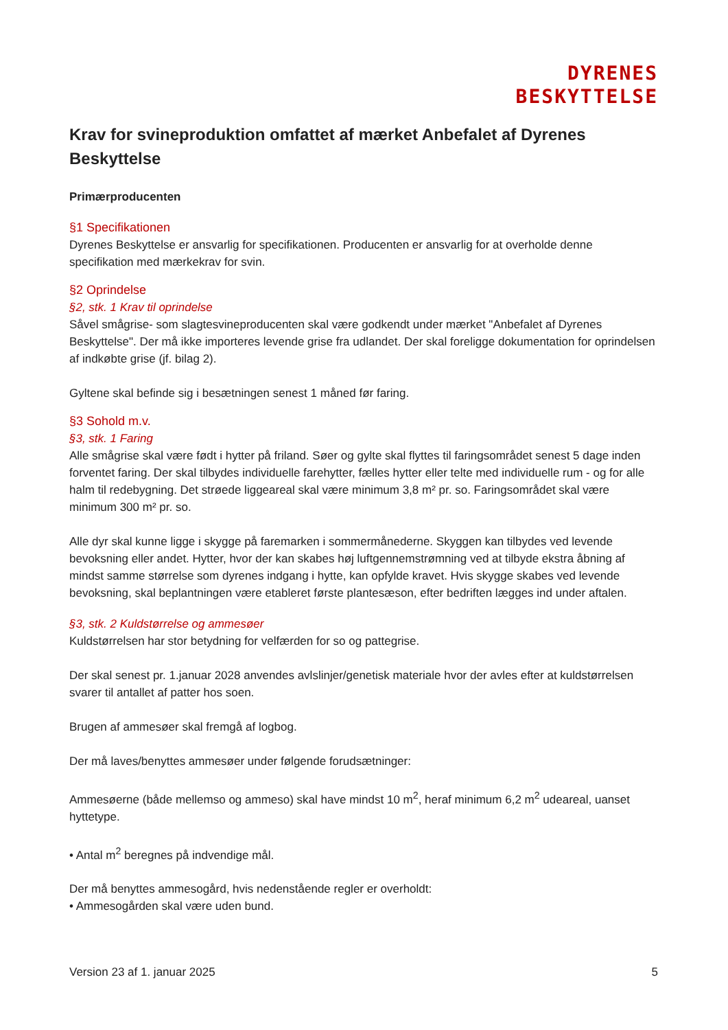DYRENES
BESKYTTELSE
Krav for svineproduktion omfattet af mærket Anbefalet af Dyrenes Beskyttelse
Primærproducenten
§1 Specifikationen
Dyrenes Beskyttelse er ansvarlig for specifikationen. Producenten er ansvarlig for at overholde denne specifikation med mærkekrav for svin.
§2 Oprindelse
§2, stk. 1 Krav til oprindelse
Såvel smågrise- som slagtesvineproducenten skal være godkendt under mærket "Anbefalet af Dyrenes Beskyttelse". Der må ikke importeres levende grise fra udlandet. Der skal foreligge dokumentation for oprindelsen af indkøbte grise (jf. bilag 2).
Gyltene skal befinde sig i besætningen senest 1 måned før faring.
§3 Sohold m.v.
§3, stk. 1 Faring
Alle smågrise skal være født i hytter på friland. Søer og gylte skal flyttes til faringsområdet senest 5 dage inden forventet faring. Der skal tilbydes individuelle farehytter, fælles hytter eller telte med individuelle rum - og for alle halm til redebygning. Det strøede liggeareal skal være minimum 3,8 m² pr. so. Faringsområdet skal være minimum 300 m² pr. so.
Alle dyr skal kunne ligge i skygge på faremarken i sommermånederne. Skyggen kan tilbydes ved levende bevoksning eller andet. Hytter, hvor der kan skabes høj luftgennemstrømning ved at tilbyde ekstra åbning af mindst samme størrelse som dyrenes indgang i hytte, kan opfylde kravet. Hvis skygge skabes ved levende bevoksning, skal beplantningen være etableret første plantesæson, efter bedriften lægges ind under aftalen.
§3, stk. 2 Kuldstørrelse og ammesøer
Kuldstørrelsen har stor betydning for velfærden for so og pattegrise.
Der skal senest pr. 1.januar 2028 anvendes avlslinjer/genetisk materiale hvor der avles efter at kuldstørrelsen svarer til antallet af patter hos soen.
Brugen af ammesøer skal fremgå af logbog.
Der må laves/benyttes ammesøer under følgende forudsætninger:
Ammesøerne (både mellemso og ammeso) skal have mindst 10 m<sup>2</sup>, heraf minimum 6,2 m<sup>2</sup> udeareal, uanset hyttetype.
• Antal m<sup>2</sup> beregnes på indvendige mål.
Der må benyttes ammesogård, hvis nedenstående regler er overholdt:
• Ammesogården skal være uden bund.
Version 23 af 1. januar 2025 5